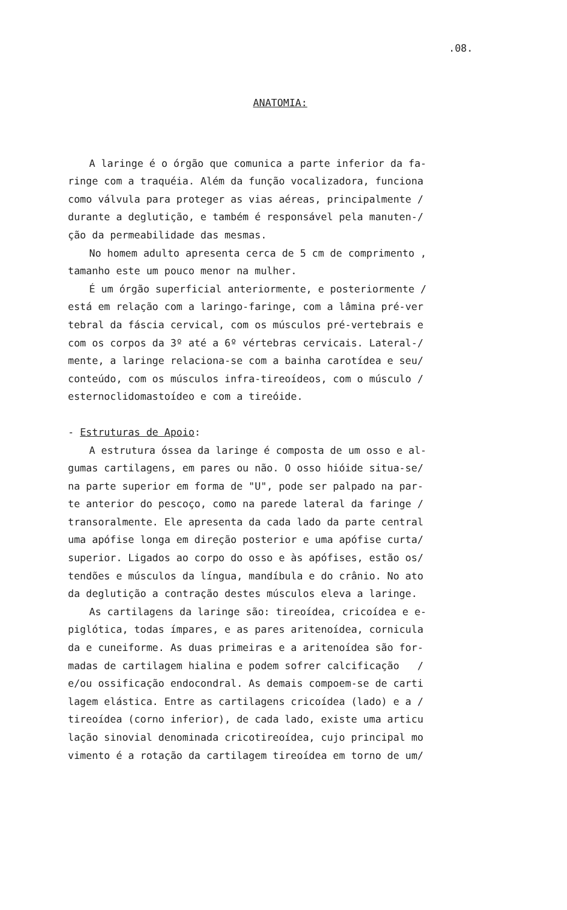.08.
ANATOMIA:
A laringe é o órgão que comunica a parte inferior da fa-
ringe com a traquéia. Além da função vocalizadora, funciona
como válvula para proteger as vias aéreas, principalmente /
durante a deglutição, e também é responsável pela manuten-/
ção da permeabilidade das mesmas.
No homem adulto apresenta cerca de 5 cm de comprimento ,
tamanho este um pouco menor na mulher.
É um órgão superficial anteriormente, e posteriormente /
está em relação com a laringo-faringe, com a lâmina pré-ver
tebral da fáscia cervical, com os músculos pré-vertebrais e
com os corpos da 3º até a 6º vértebras cervicais. Lateral-/
mente, a laringe relaciona-se com a bainha carotídea e seu/
conteúdo, com os músculos infra-tireoídeos, com o músculo /
esternoclidomastoídeo e com a tireóide.
- Estruturas de Apoio:
A estrutura óssea da laringe é composta de um osso e al-
gumas cartilagens, em pares ou não. O osso hióide situa-se/
na parte superior em forma de "U", pode ser palpado na par-
te anterior do pescoço, como na parede lateral da faringe /
transoralmente. Ele apresenta da cada lado da parte central
uma apófise longa em direção posterior e uma apófise curta/
superior. Ligados ao corpo do osso e às apófises, estão os/
tendões e músculos da língua, mandíbula e do crânio. No ato
da deglutição a contração destes músculos eleva a laringe.
As cartilagens da laringe são: tireoídea, cricoídea e e-
piglótica, todas ímpares, e as pares aritenoídea, cornicula
da e cuneiforme. As duas primeiras e a aritenoídea são for-
madas de cartilagem hialina e podem sofrer calcificação /
e/ou ossificação endocondral. As demais compoem-se de carti
lagem elástica. Entre as cartilagens cricoídea (lado) e a /
tireoídea (corno inferior), de cada lado, existe uma articu
lação sinovial denominada cricotireoídea, cujo principal mo
vimento é a rotação da cartilagem tireoídea em torno de um/